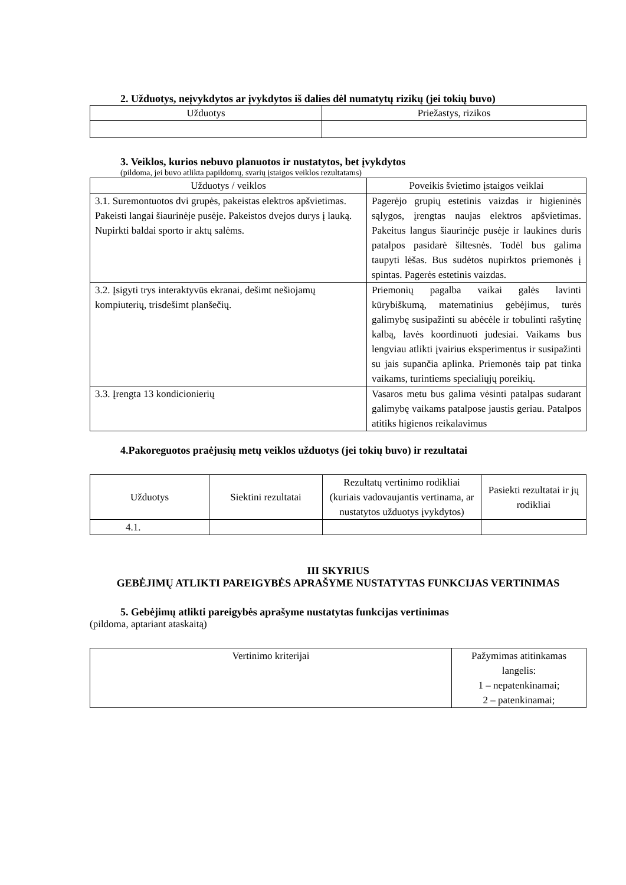2. Užduotys, neįvykdytos ar įvykdytos iš dalies dėl numatytų rizikų (jei tokių buvo)
| Užduotys | Priežastys, rizikos |
| --- | --- |
3. Veiklos, kurios nebuvo planuotos ir nustatytos, bet įvykdytos
(pildoma, jei buvo atlikta papildomų, svarių įstaigos veiklos rezultatams)
| Užduotys / veiklos | Poveikis švietimo įstaigos veiklai |
| --- | --- |
| 3.1. Suremontuotos dvi grupės, pakeistas elektros apšvietimas. Pakeisti langai šiaurinėje pusėje. Pakeistos dvejos durys į lauką. Nupirkti baldai sporto ir aktų salėms. | Pagerėjo grupių estetinis vaizdas ir higieninės sąlygos, įrengtas naujas elektros apšvietimas. Pakeitus langus šiaurinėje pusėje ir laukines duris patalpos pasidarė šiltesnės. Todėl bus galima taupyti lėšas. Bus sudėtos nupirktos priemonės į spintas. Pagerės estetinis vaizdas. |
| 3.2. Įsigyti trys interaktyvūs ekranai, dešimt nešiojamų kompiuterių, trisdešimt planšečių. | Priemonių pagalba vaikai galės lavinti kūrybiškumą, matematinius gebėjimus, turės galimybę susipažinti su abėcėle ir tobulinti rašytinę kalbą, lavės koordinuoti judesiai. Vaikams bus lengviau atlikti įvairius eksperimentus ir susipažinti su jais supančia aplinka. Priemonės taip pat tinka vaikams, turintiems specialiųjų poreikių. |
| 3.3. Įrengta 13 kondicionierių | Vasaros metu bus galima vėsinti patalpas sudarant galimybę vaikams patalpose jaustis geriau. Patalpos atitiks higienos reikalavimus |
4.Pakoreguotos praėjusių metų veiklos užduotys (jei tokių buvo) ir rezultatai
| Užduotys | Siektini rezultatai | Rezultatų vertinimo rodikliai (kuriais vadovaujantis vertinama, ar nustatytos užduotys įvykdytos) | Pasiekti rezultatai ir jų rodikliai |
| --- | --- | --- | --- |
| 4.1. | | | |
III SKYRIUS
GEBĖJIMŲ ATLIKTI PAREIGYBĖS APRAŠYME NUSTATYTAS FUNKCIJAS VERTINIMAS
5. Gebėjimų atlikti pareigybės aprašyme nustatytas funkcijas vertinimas
(pildoma, aptariant ataskaitą)
| Vertinimo kriterijai | Pažymimas atitinkamas langelis: 1 – nepatenkinamai; 2 – patenkinamai; |
| --- | --- |